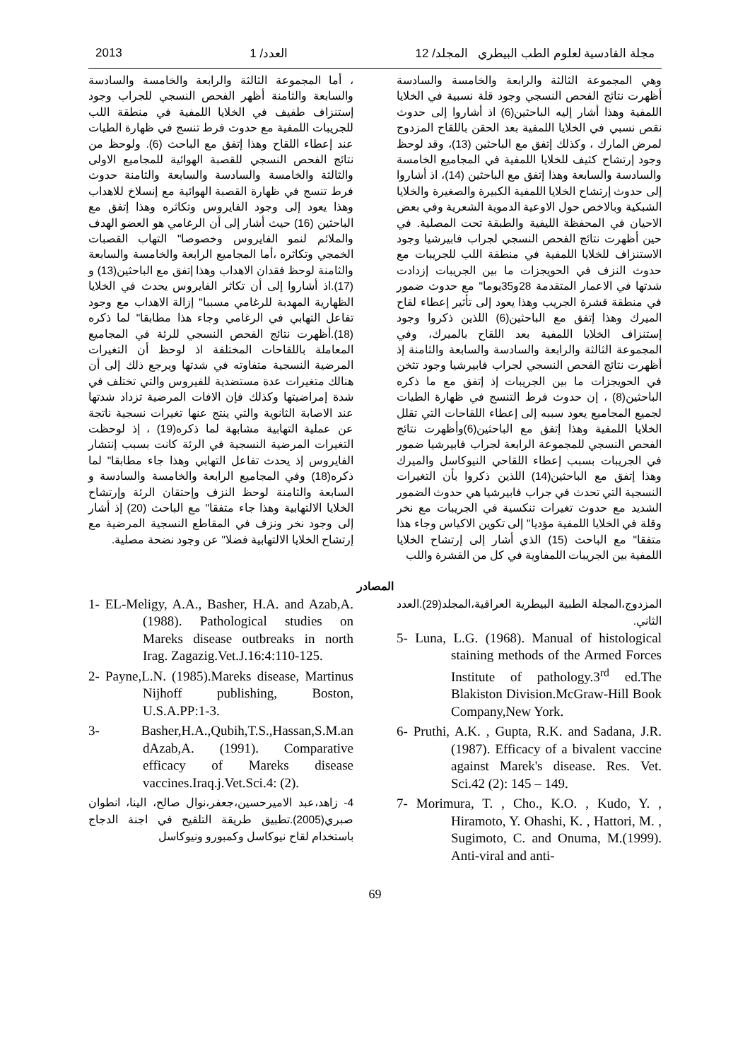مجلة القادسية لعلوم الطب البيطري المجلد/ 12 العدد/ 1 2013
وهي المجموعة الثالثة والرابعة والخامسة والسادسة أظهرت نتائج الفحص النسجي وجود قلة نسبية في الخلايا اللمفية وهذا أشار إليه الباحثين(6) اذ أشاروا إلى حدوث نقص نسبي في الخلايا اللمفية بعد الحقن باللقاح المزدوج لمرض المارك ، وكذلك إتفق مع الباحثين (13)، وقد لوحظ وجود إرتشاح كثيف للخلايا اللمفية في المجاميع الخامسة والسادسة والسابعة وهذا إتفق مع الباحثين (14)، اذ أشاروا إلى حدوث إرتشاح الخلايا اللمفية الكبيرة والصغيرة والخلايا الشبكية وبالاخص حول الاوعية الدموية الشعرية وفي بعض الاحيان في المحفظة الليفية والطبقة تحت المصلية. في حين أظهرت نتائج الفحص النسجي لجراب فابيرشيا وجود الاستنزاف للخلايا اللمفية في منطقة اللب للجريبات مع حدوث النزف في الحويجزات ما بين الجريبات إزدادت شدتها في الاعمار المتقدمة 28و35يوما" مع حدوث ضمور في منطقة قشرة الجريب وهذا يعود إلى تأثير إعطاء لقاح الميرك وهذا إتفق مع الباحثين(6) اللذين ذكروا وجود إستنزاف الخلايا اللمفية بعد اللقاح بالميرك، وفي المجموعة الثالثة والرابعة والسادسة والسابعة والثامنة إذ أظهرت نتائج الفحص النسجي لجراب فابيرشيا وجود تثخن في الحويجزات ما بين الجريبات إذ إتفق مع ما ذكره الباحثين(8) ، إن حدوث فرط التنسج في ظهارة الطيات لجميع المجاميع يعود سببه إلى إعطاء اللقاحات التي تقلل الخلايا اللمفية وهذا إتفق مع الباحثين(6)وأظهرت نتائج الفحص النسجي للمجموعة الرابعة لجراب فابيرشيا ضمور في الجريبات بسبب إعطاء اللقاحي النيوكاسل والميرك وهذا إتفق مع الباحثين(14) اللذين ذكروا بأن التغيرات النسجية التي تحدث في جراب فابيرشيا هي حدوث الضمور الشديد مع حدوث تغيرات تنكسية في الجريبات مع نخر وقلة في الخلايا اللمفية مؤديا" إلى تكوين الاكياس وجاء هذا متفقا" مع الباحث (15) الذي أشار إلى إرتشاح الخلايا اللمفية بين الجريبات اللمفاوية في كل من القشرة واللب
، أما المجموعة الثالثة والرابعة والخامسة والسادسة والسابعة والثامنة أظهر الفحص النسجي للجراب وجود إستنزاف طفيف في الخلايا اللمفية في منطقة اللب للجريبات اللمفية مع حدوث فرط تنسج في ظهارة الطيات عند إعطاء اللقاح وهذا إتفق مع الباحث (6). ولوحظ من نتائج الفحص النسجي للقصبة الهوائية للمجاميع الاولى والثالثة والخامسة والسادسة والسابعة والثامنة حدوث فرط تنسج في ظهارة القصبة الهوائية مع إنسلاخ للاهداب وهذا يعود إلى وجود الفايروس وتكاثره وهذا إتفق مع الباحثين (16) حيث أشار إلى أن الرغامي هو العضو الهدف والملائم لنمو الفايروس وخصوصا" التهاب القصبات الخمجي وتكاثره ،أما المجاميع الرابعة والخامسة والسابعة والثامنة لوحظ فقدان الاهداب وهذا إتفق مع الباحثين(13) و (17).اذ أشاروا إلى أن تكاثر الفايروس يحدث في الخلايا الظهارية المهدبة للرغامي مسببا" إزالة الاهداب مع وجود تفاعل التهابي في الرغامي وجاء هذا مطابقا" لما ذكره (18).أظهرت نتائج الفحص النسجي للرئة في المجاميع المعاملة باللقاحات المختلفة اذ لوحظ أن التغيرات المرضية النسجية متفاوته في شدتها ويرجع ذلك إلى أن هنالك متغيرات عدة مستضدية للفيروس والتي تختلف في شدة إمراضيتها وكذلك فإن الافات المرضية تزداد شدتها عند الاصابة الثانوية والتي ينتج عنها تغيرات نسجية ناتجة عن عملية التهابية مشابهة لما ذكره(19) ، إذ لوحظت التغيرات المرضية النسجية في الرئة كانت بسبب إنتشار الفايروس إذ يحدث تفاعل التهابي وهذا جاء مطابقا" لما ذكره(18) وفي المجاميع الرابعة والخامسة والسادسة و السابعة والثامنة لوحظ النزف وإحتقان الرئة وإرتشاح الخلايا الالتهابية وهذا جاء متفقا" مع الباحث (20) إذ أشار إلى وجود نخر ونزف في المقاطع النسجية المرضية مع إرتشاح الخلايا الالتهابية فضلا" عن وجود نضحة مصلية.
المصادر
1- EL-Meligy, A.A., Basher, H.A. and Azab,A. (1988). Pathological studies on Mareks disease outbreaks in north Irag. Zagazig.Vet.J.16:4:110-125.
2- Payne,L.N. (1985).Mareks disease, Martinus Nijhoff publishing, Boston, U.S.A.PP:1-3.
3- Basher,H.A.,Qubih,T.S.,Hassan,S.M.an dAzab,A. (1991). Comparative efficacy of Mareks disease vaccines.Iraq.j.Vet.Sci.4: (2).
4- زاهد،عبد الاميرحسين،جعفر،نوال صالح، الينا، انطوان صبري(2005).تطبيق طريقة التلقيح في اجنة الدجاج باستخدام لقاح نيوكاسل وكمبورو ونيوكاسل
المزدوج،المجلة الطبية البيطرية العراقية،المجلد(29).العدد الثاني.
5- Luna, L.G. (1968). Manual of histological staining methods of the Armed Forces Institute of pathology.3<sup>rd</sup> ed.The Blakiston Division.McGraw-Hill Book Company,New York.
6- Pruthi, A.K. , Gupta, R.K. and Sadana, J.R.(1987). Efficacy of a bivalent vaccine against Marek's disease. Res. Vet. Sci.42 (2): 145 – 149.
7- Morimura, T. , Cho., K.O. , Kudo, Y. , Hiramoto, Y. Ohashi, K. , Hattori, M. , Sugimoto, C. and Onuma, M.(1999). Anti-viral and anti-
69